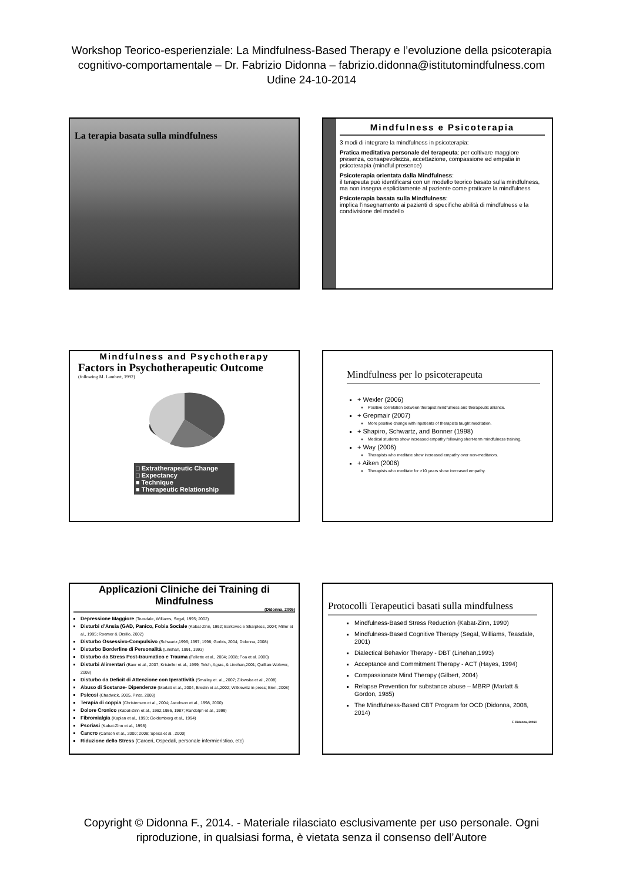Workshop Teorico-esperienziale: La Mindfulness-Based Therapy e l’evoluzione della psicoterapia
cognitivo-comportamentale – Dr. Fabrizio Didonna – fabrizio.didonna@istitutomindfulness.com
Udine 24-10-2014
La terapia basata sulla mindfulness
Mindfulness e Psicoterapia
3 modi di integrare la mindfulness in psicoterapia:
Pratica meditativa personale del terapeuta: per coltivare maggiore presenza, consapevolezza, accettazione, compassione ed empatia in psicoterapia (mindful presence)
Psicoterapia orientata dalla Mindfulness:
il terapeuta può identificarsi con un modello teorico basato sulla mindfulness, ma non insegna esplicitamente al paziente come praticare la mindfulness
Psicoterapia basata sulla Mindfulness:
implica l’insegnamento ai pazienti di specifiche abilità di mindfulness e la condivisione del modello
Mindfulness and Psychotherapy
Factors in Psychotherapeutic Outcome
(following M. Lambert, 1992)
□ Extratherapeutic Change
□ Expectancy
■ Technique
■ Therapeutic Relationship
Mindfulness per lo psicoterapeuta
+ Wexler (2006)
Positive correlation between therapist mindfulness and therapeutic alliance.
+ Grepmair (2007)
More positive change with inpatients of therapists taught meditation.
+ Shapiro, Schwartz, and Bonner (1998)
Medical students show increased empathy following short-term mindfulness training.
+ Way (2006)
Therapists who meditate show increased empathy over non-meditators.
+ Aiken (2006)
Therapists who meditate for >10 years show increased empathy.
Applicazioni Cliniche dei Training di Mindfulness
(Didonna, 2005)
Depressione Maggiore (Teasdale, Williams, Segal, 1995; 2002)
Disturbi d’Ansia (GAD, Panico, Fobia Sociale (Kabat-Zinn, 1992; Borkovec e Sharpless, 2004; Miller et al., 1995; Roemer & Orsillo, 2002)
Disturbo Ossessivo-Compulsivo (Schwartz,1996; 1997; 1998; Gorbis, 2004; Didonna, 2008)
Disturbo Borderline di Personalità (Linehan, 1991, 1993)
Disturbo da Stress Post-traumatico e Trauma (Follette et al., 2004; 2008; Foa et al. 2000)
Disturbi Alimentari (Baer et al., 2007; Kristeller et al., 1999; Telch, Agras, & Linehan,2001; Quillian-Wolever, 2008)
Disturbo da Deficit di Attenzione con Iperattività (Smalley et. al., 2007; Zilowska et al., 2008)
Abuso di Sostanze- Dipendenze (Marlatt et al., 2004, Breslin et al.,2002; Witkiewitz in press; Bien, 2008)
Psicosi (Chadwick, 2005, Pinto, 2008)
Terapia di coppia (Christensen et al., 2004; Jacobson et al., 1998, 2000)
Dolore Cronico (Kabat-Zinn et al., 1982,1986, 1987; Randolph et al., 1999)
Fibromialgia (Kaplan et al., 1993; Goldemberg et al., 1994)
Psoriasi (Kabat-Zinn et al., 1998)
Cancro (Carlson et al., 2000; 2008; Speca et al., 2000)
Riduzione dello Stress (Carceri, Ospedali, personale infermieristico, etc)
Protocolli Terapeutici basati sulla mindfulness
Mindfulness-Based Stress Reduction (Kabat-Zinn, 1990)
Mindfulness-Based Cognitive Therapy (Segal, Williams, Teasdale, 2001)
Dialectical Behavior Therapy - DBT (Linehan,1993)
Acceptance and Commitment Therapy - ACT (Hayes, 1994)
Compassionate Mind Therapy (Gilbert, 2004)
Relapse Prevention for substance abuse – MBRP (Marlatt & Gordon, 1985)
The Mindfulness-Based CBT Program for OCD (Didonna, 2008, 2014)
F. Didonna, 2006©
Copyright © Didonna F., 2014. - Materiale rilasciato esclusivamente per uso personale. Ogni
riproduzione, in qualsiasi forma, è vietata senza il consenso dell’Autore